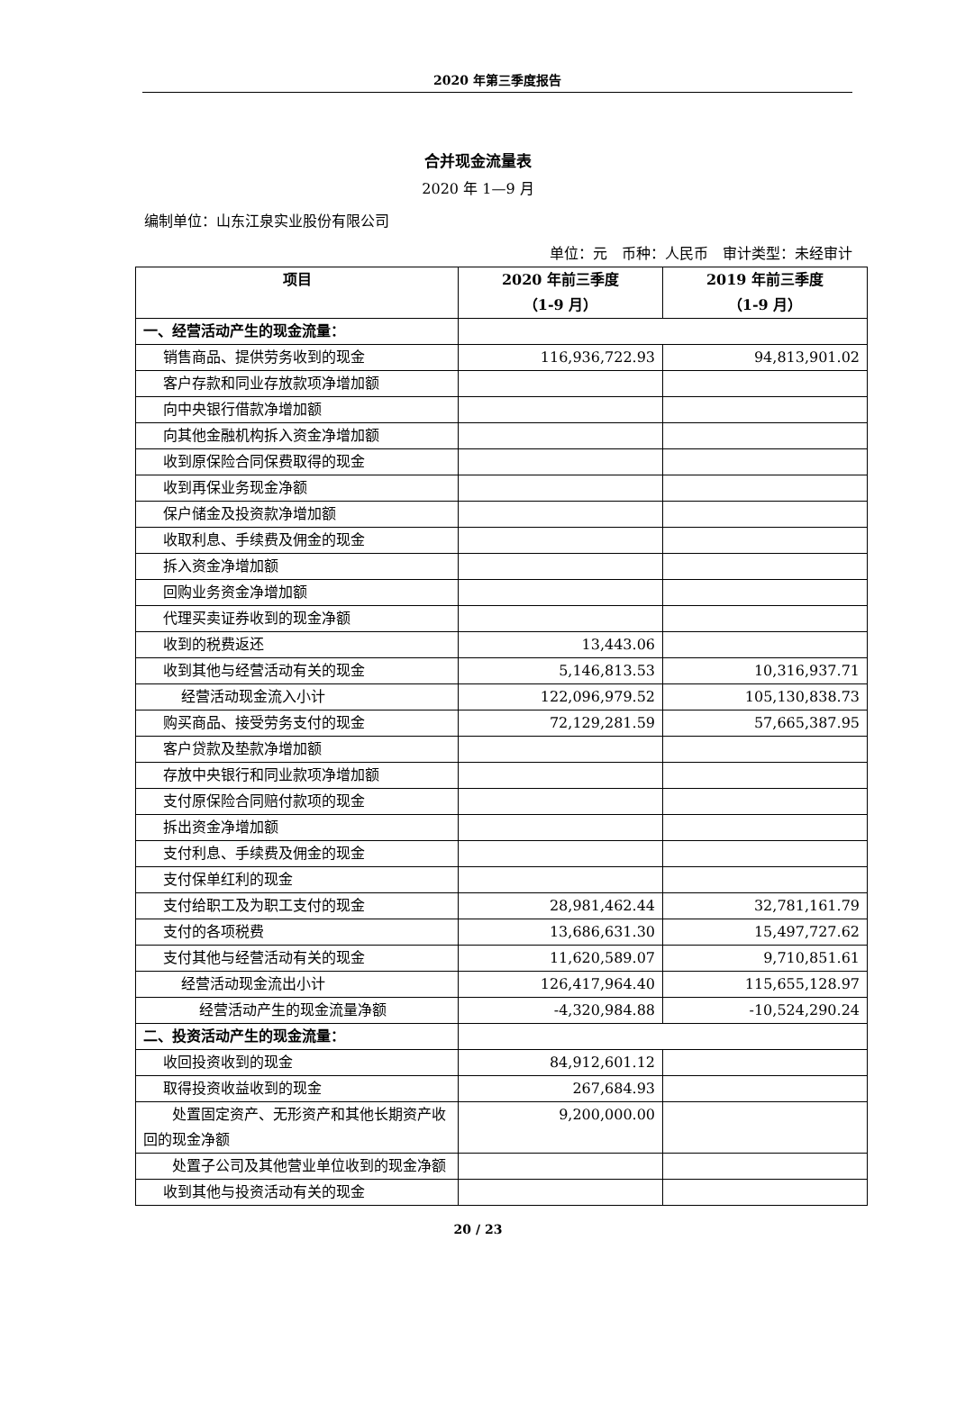2020 年第三季度报告
合并现金流量表
2020 年 1—9 月
编制单位：山东江泉实业股份有限公司
单位：元　币种：人民币　审计类型：未经审计
| 项目 | 2020 年前三季度 （1-9 月） | 2019 年前三季度 （1-9 月） |
| --- | --- | --- |
| 一、经营活动产生的现金流量： | | |
| 销售商品、提供劳务收到的现金 | 116,936,722.93 | 94,813,901.02 |
| 客户存款和同业存放款项净增加额 | | |
| 向中央银行借款净增加额 | | |
| 向其他金融机构拆入资金净增加额 | | |
| 收到原保险合同保费取得的现金 | | |
| 收到再保业务现金净额 | | |
| 保户储金及投资款净增加额 | | |
| 收取利息、手续费及佣金的现金 | | |
| 拆入资金净增加额 | | |
| 回购业务资金净增加额 | | |
| 代理买卖证券收到的现金净额 | | |
| 收到的税费返还 | 13,443.06 | |
| 收到其他与经营活动有关的现金 | 5,146,813.53 | 10,316,937.71 |
| 经营活动现金流入小计 | 122,096,979.52 | 105,130,838.73 |
| 购买商品、接受劳务支付的现金 | 72,129,281.59 | 57,665,387.95 |
| 客户贷款及垫款净增加额 | | |
| 存放中央银行和同业款项净增加额 | | |
| 支付原保险合同赔付款项的现金 | | |
| 拆出资金净增加额 | | |
| 支付利息、手续费及佣金的现金 | | |
| 支付保单红利的现金 | | |
| 支付给职工及为职工支付的现金 | 28,981,462.44 | 32,781,161.79 |
| 支付的各项税费 | 13,686,631.30 | 15,497,727.62 |
| 支付其他与经营活动有关的现金 | 11,620,589.07 | 9,710,851.61 |
| 经营活动现金流出小计 | 126,417,964.40 | 115,655,128.97 |
| 经营活动产生的现金流量净额 | -4,320,984.88 | -10,524,290.24 |
| 二、投资活动产生的现金流量： | | |
| 收回投资收到的现金 | 84,912,601.12 | |
| 取得投资收益收到的现金 | 267,684.93 | |
| 处置固定资产、无形资产和其他长期资产收回的现金净额 | 9,200,000.00 | |
| 处置子公司及其他营业单位收到的现金净额 | | |
| 收到其他与投资活动有关的现金 | | |
20 / 23